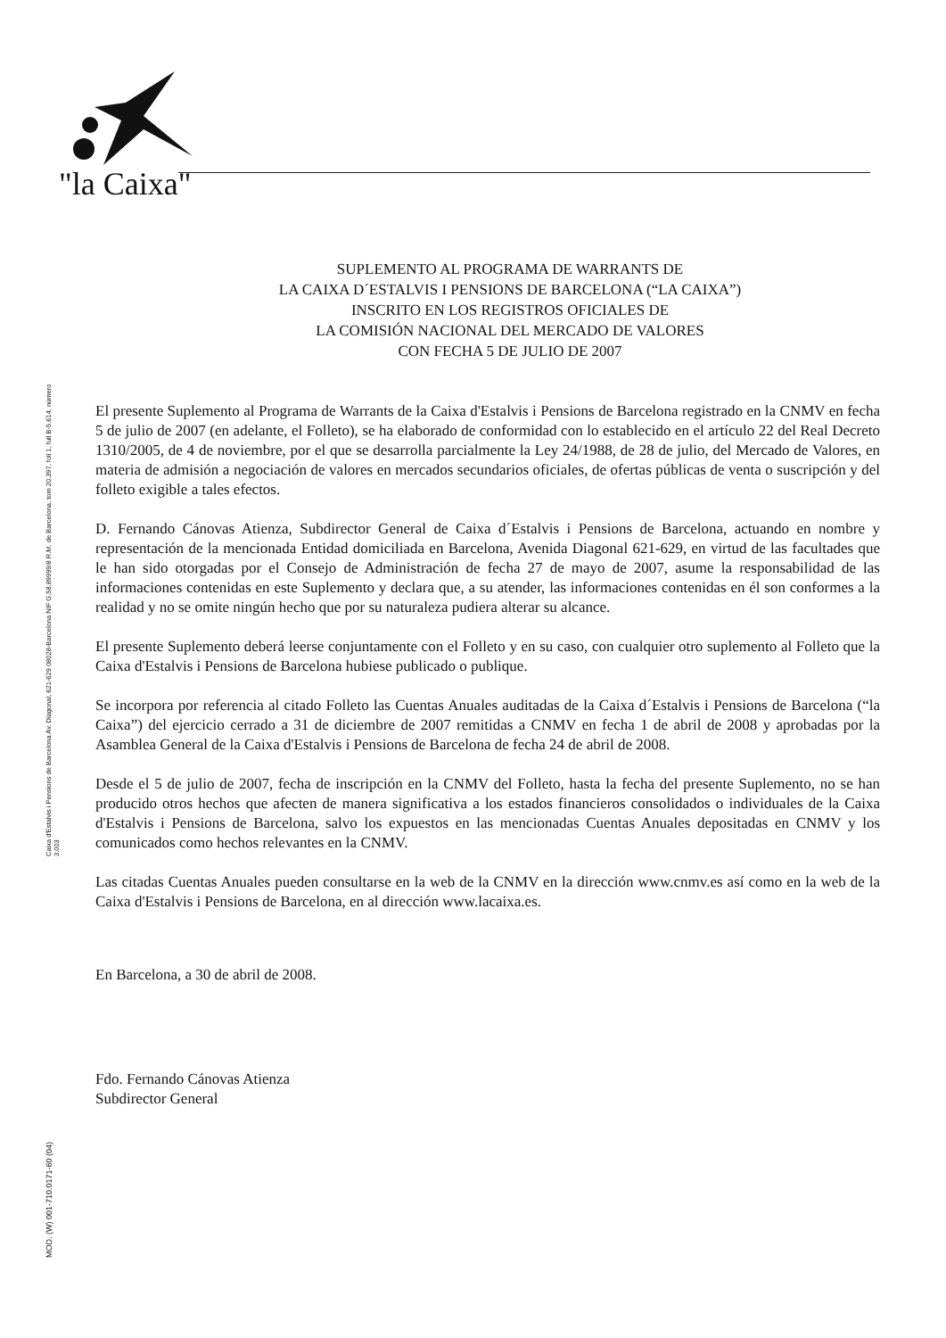"la Caixa"
Caixa d'Estalvis i Pensions de Barcelona Av. Diagonal, 621-629 08028-Barcelona NIF G.58.89999/8 R.M. de Barcelona, tom 20.397, foli 1, full B-5.614, número 3.003
MOD. (W) 001-710.0171-60 (04)
SUPLEMENTO AL PROGRAMA DE WARRANTS DE
LA CAIXA D´ESTALVIS I PENSIONS DE BARCELONA (“LA CAIXA”)
INSCRITO EN LOS REGISTROS OFICIALES DE
LA COMISIÓN NACIONAL DEL MERCADO DE VALORES
CON FECHA 5 DE JULIO DE 2007
El presente Suplemento al Programa de Warrants de la Caixa d'Estalvis i Pensions de Barcelona registrado en la CNMV en fecha 5 de julio de 2007 (en adelante, el Folleto), se ha elaborado de conformidad con lo establecido en el artículo 22 del Real Decreto 1310/2005, de 4 de noviembre, por el que se desarrolla parcialmente la Ley 24/1988, de 28 de julio, del Mercado de Valores, en materia de admisión a negociación de valores en mercados secundarios oficiales, de ofertas públicas de venta o suscripción y del folleto exigible a tales efectos.
D. Fernando Cánovas Atienza, Subdirector General de Caixa d´Estalvis i Pensions de Barcelona, actuando en nombre y representación de la mencionada Entidad domiciliada en Barcelona, Avenida Diagonal 621-629, en virtud de las facultades que le han sido otorgadas por el Consejo de Administración de fecha 27 de mayo de 2007, asume la responsabilidad de las informaciones contenidas en este Suplemento y declara que, a su atender, las informaciones contenidas en él son conformes a la realidad y no se omite ningún hecho que por su naturaleza pudiera alterar su alcance.
El presente Suplemento deberá leerse conjuntamente con el Folleto y en su caso, con cualquier otro suplemento al Folleto que la Caixa d'Estalvis i Pensions de Barcelona hubiese publicado o publique.
Se incorpora por referencia al citado Folleto las Cuentas Anuales auditadas de la Caixa d´Estalvis i Pensions de Barcelona (“la Caixa”) del ejercicio cerrado a 31 de diciembre de 2007 remitidas a CNMV en fecha 1 de abril de 2008 y aprobadas por la Asamblea General de la Caixa d'Estalvis i Pensions de Barcelona de fecha 24 de abril de 2008.
Desde el 5 de julio de 2007, fecha de inscripción en la CNMV del Folleto, hasta la fecha del presente Suplemento, no se han producido otros hechos que afecten de manera significativa a los estados financieros consolidados o individuales de la Caixa d'Estalvis i Pensions de Barcelona, salvo los expuestos en las mencionadas Cuentas Anuales depositadas en CNMV y los comunicados como hechos relevantes en la CNMV.
Las citadas Cuentas Anuales pueden consultarse en la web de la CNMV en la dirección www.cnmv.es así como en la web de la Caixa d'Estalvis i Pensions de Barcelona, en al dirección www.lacaixa.es.
En Barcelona, a 30 de abril de 2008.
Fdo. Fernando Cánovas Atienza
Subdirector General